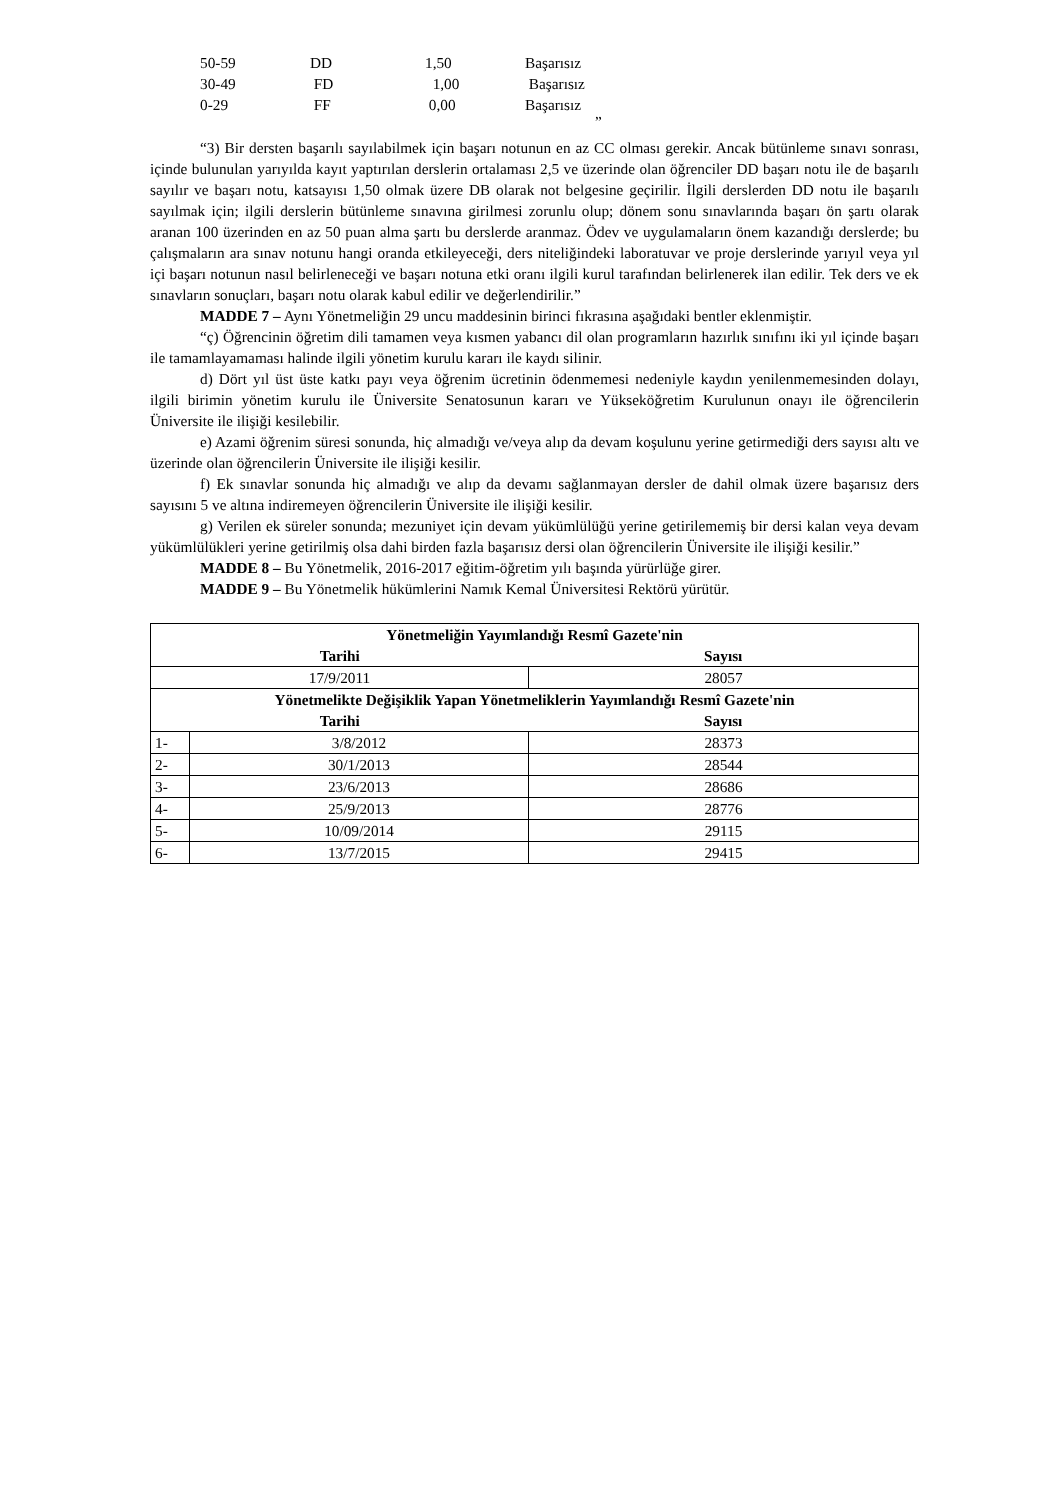| 50-59 | DD | 1,50 | Başarısız |
| 30-49 | FD | 1,00 | Başarısız |
| 0-29 | FF | 0,00 | Başarısız |
”
“3) Bir dersten başarılı sayılabilmek için başarı notunun en az CC olması gerekir. Ancak bütünleme sınavı sonrası, içinde bulunulan yarıyılda kayıt yaptırılan derslerin ortalaması 2,5 ve üzerinde olan öğrenciler DD başarı notu ile de başarılı sayılır ve başarı notu, katsayısı 1,50 olmak üzere DB olarak not belgesine geçirilir. İlgili derslerden DD notu ile başarılı sayılmak için; ilgili derslerin bütünleme sınavına girilmesi zorunlu olup; dönem sonu sınavlarında başarı ön şartı olarak aranan 100 üzerinden en az 50 puan alma şartı bu derslerde aranmaz. Ödev ve uygulamaların önem kazandığı derslerde; bu çalışmaların ara sınav notunu hangi oranda etkileyeceği, ders niteliğindeki laboratuvar ve proje derslerinde yarıyıl veya yıl içi başarı notunun nasıl belirleneceği ve başarı notuna etki oranı ilgili kurul tarafından belirlenerek ilan edilir. Tek ders ve ek sınavların sonuçları, başarı notu olarak kabul edilir ve değerlendirilir.”
MADDE 7 – Aynı Yönetmeliğin 29 uncu maddesinin birinci fıkrasına aşağıdaki bentler eklenmiştir.
“ç) Öğrencinin öğretim dili tamamen veya kısmen yabancı dil olan programların hazırlık sınıfını iki yıl içinde başarı ile tamamlayamaması halinde ilgili yönetim kurulu kararı ile kaydı silinir.
d) Dört yıl üst üste katkı payı veya öğrenim ücretinin ödenmemesi nedeniyle kaydın yenilenmemesinden dolayı, ilgili birimin yönetim kurulu ile Üniversite Senatosunun kararı ve Yükseköğretim Kurulunun onayı ile öğrencilerin Üniversite ile ilişiği kesilebilir.
e) Azami öğrenim süresi sonunda, hiç almadığı ve/veya alıp da devam koşulunu yerine getirmediği ders sayısı altı ve üzerinde olan öğrencilerin Üniversite ile ilişiği kesilir.
f) Ek sınavlar sonunda hiç almadığı ve alıp da devamı sağlanmayan dersler de dahil olmak üzere başarısız ders sayısını 5 ve altına indiremeyen öğrencilerin Üniversite ile ilişiği kesilir.
g) Verilen ek süreler sonunda; mezuniyet için devam yükümlülüğü yerine getirilememiş bir dersi kalan veya devam yükümlülükleri yerine getirilmiş olsa dahi birden fazla başarısız dersi olan öğrencilerin Üniversite ile ilişiği kesilir.”
MADDE 8 – Bu Yönetmelik, 2016-2017 eğitim-öğretim yılı başında yürürlüğe girer.
MADDE 9 – Bu Yönetmelik hükümlerini Namık Kemal Üniversitesi Rektörü yürütür.
| Yönetmeliğin Yayımlandığı Resmî Gazete'nin | | |
| Tarihi | | Sayısı |
| 17/9/2011 | | 28057 |
| Yönetmelikte Değişiklik Yapan Yönetmeliklerin Yayımlandığı Resmî Gazete'nin | | |
| Tarihi | | Sayısı |
| 1- | 3/8/2012 | 28373 |
| 2- | 30/1/2013 | 28544 |
| 3- | 23/6/2013 | 28686 |
| 4- | 25/9/2013 | 28776 |
| 5- | 10/09/2014 | 29115 |
| 6- | 13/7/2015 | 29415 |